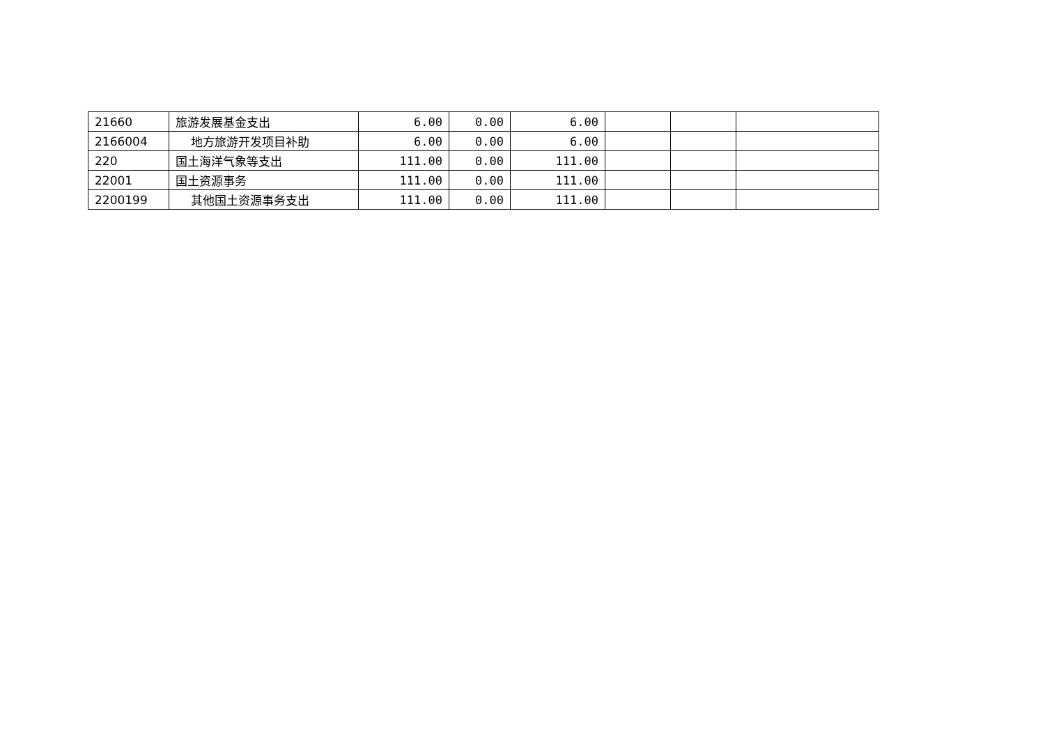| 21660 | 旅游发展基金支出 | 6.00 | 0.00 | 6.00 | | | |
| 2166004 | 地方旅游开发项目补助 | 6.00 | 0.00 | 6.00 | | | |
| 220 | 国土海洋气象等支出 | 111.00 | 0.00 | 111.00 | | | |
| 22001 | 国土资源事务 | 111.00 | 0.00 | 111.00 | | | |
| 2200199 | 其他国土资源事务支出 | 111.00 | 0.00 | 111.00 | | | |